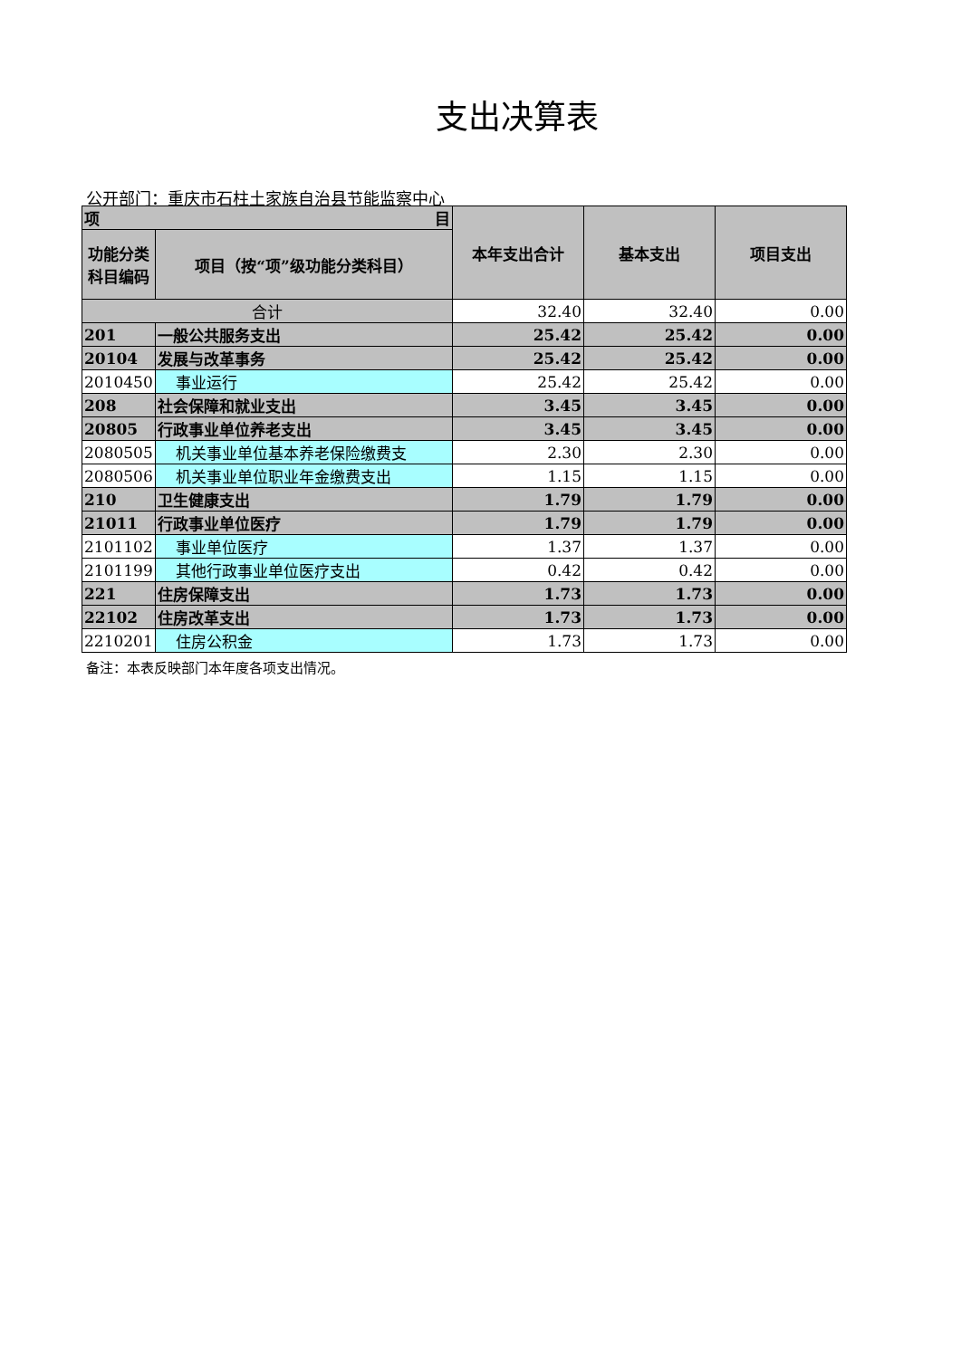支出决算表
公开部门：重庆市石柱土家族自治县节能监察中心
| 项 目 | | 本年支出合计 | 基本支出 | 项目支出 |
| --- | --- | --- | --- | --- |
| 功能分类科目编码 | 项目（按“项”级功能分类科目） | | | |
| 合计 | | 32.40 | 32.40 | 0.00 |
| 201 | 一般公共服务支出 | 25.42 | 25.42 | 0.00 |
| 20104 | 发展与改革事务 | 25.42 | 25.42 | 0.00 |
| 2010450 | 事业运行 | 25.42 | 25.42 | 0.00 |
| 208 | 社会保障和就业支出 | 3.45 | 3.45 | 0.00 |
| 20805 | 行政事业单位养老支出 | 3.45 | 3.45 | 0.00 |
| 2080505 | 机关事业单位基本养老保险缴费支 | 2.30 | 2.30 | 0.00 |
| 2080506 | 机关事业单位职业年金缴费支出 | 1.15 | 1.15 | 0.00 |
| 210 | 卫生健康支出 | 1.79 | 1.79 | 0.00 |
| 21011 | 行政事业单位医疗 | 1.79 | 1.79 | 0.00 |
| 2101102 | 事业单位医疗 | 1.37 | 1.37 | 0.00 |
| 2101199 | 其他行政事业单位医疗支出 | 0.42 | 0.42 | 0.00 |
| 221 | 住房保障支出 | 1.73 | 1.73 | 0.00 |
| 22102 | 住房改革支出 | 1.73 | 1.73 | 0.00 |
| 2210201 | 住房公积金 | 1.73 | 1.73 | 0.00 |
备注：本表反映部门本年度各项支出情况。